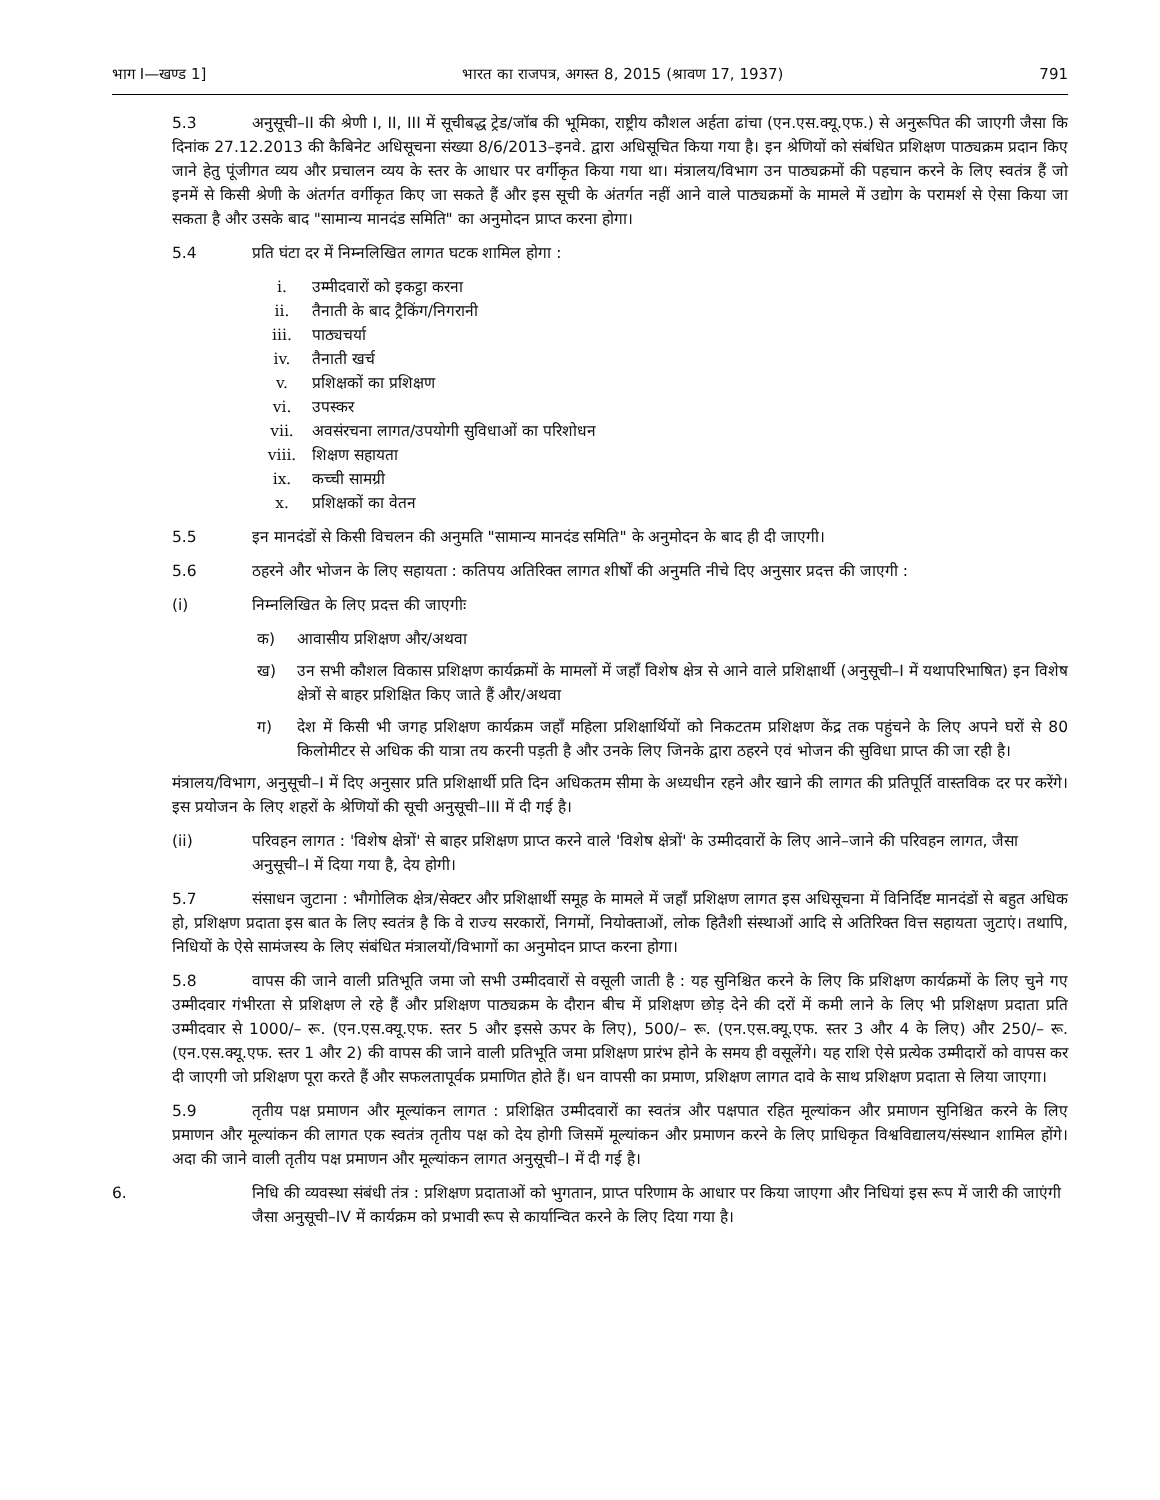भाग I—खण्ड 1] भारत का राजपत्र, अगस्त 8, 2015 (श्रावण 17, 1937) 791
5.3 अनुसूची–II की श्रेणी I, II, III में सूचीबद्ध ट्रेड/जॉब की भूमिका, राष्ट्रीय कौशल अर्हता ढांचा (एन.एस.क्यू.एफ.) से अनुरूपित की जाएगी जैसा कि दिनांक 27.12.2013 की कैबिनेट अधिसूचना संख्या 8/6/2013–इनवे. द्वारा अधिसूचित किया गया है। इन श्रेणियों को संबंधित प्रशिक्षण पाठ्यक्रम प्रदान किए जाने हेतु पूंजीगत व्यय और प्रचालन व्यय के स्तर के आधार पर वर्गीकृत किया गया था। मंत्रालय/विभाग उन पाठ्यक्रमों की पहचान करने के लिए स्वतंत्र हैं जो इनमें से किसी श्रेणी के अंतर्गत वर्गीकृत किए जा सकते हैं और इस सूची के अंतर्गत नहीं आने वाले पाठ्यक्रमों के मामले में उद्योग के परामर्श से ऐसा किया जा सकता है और उसके बाद "सामान्य मानदंड समिति" का अनुमोदन प्राप्त करना होगा।
5.4 प्रति घंटा दर में निम्नलिखित लागत घटक शामिल होगा :
i. उम्मीदवारों को इकट्ठा करना
ii. तैनाती के बाद ट्रैकिंग/निगरानी
iii. पाठ्यचर्या
iv. तैनाती खर्च
v. प्रशिक्षकों का प्रशिक्षण
vi. उपस्कर
vii. अवसंरचना लागत/उपयोगी सुविधाओं का परिशोधन
viii. शिक्षण सहायता
ix. कच्ची सामग्री
x. प्रशिक्षकों का वेतन
5.5 इन मानदंडों से किसी विचलन की अनुमति "सामान्य मानदंड समिति" के अनुमोदन के बाद ही दी जाएगी।
5.6 ठहरने और भोजन के लिए सहायता : कतिपय अतिरिक्त लागत शीर्षों की अनुमति नीचे दिए अनुसार प्रदत्त की जाएगी :
(i) निम्नलिखित के लिए प्रदत्त की जाएगीः
क) आवासीय प्रशिक्षण और/अथवा
ख) उन सभी कौशल विकास प्रशिक्षण कार्यक्रमों के मामलों में जहाँ विशेष क्षेत्र से आने वाले प्रशिक्षार्थी (अनुसूची–I में यथापरिभाषित) इन विशेष क्षेत्रों से बाहर प्रशिक्षित किए जाते हैं और/अथवा
ग) देश में किसी भी जगह प्रशिक्षण कार्यक्रम जहाँ महिला प्रशिक्षार्थियों को निकटतम प्रशिक्षण केंद्र तक पहुंचने के लिए अपने घरों से 80 किलोमीटर से अधिक की यात्रा तय करनी पड़ती है और उनके लिए जिनके द्वारा ठहरने एवं भोजन की सुविधा प्राप्त की जा रही है।
मंत्रालय/विभाग, अनुसूची–I में दिए अनुसार प्रति प्रशिक्षार्थी प्रति दिन अधिकतम सीमा के अध्यधीन रहने और खाने की लागत की प्रतिपूर्ति वास्तविक दर पर करेंगे। इस प्रयोजन के लिए शहरों के श्रेणियों की सूची अनुसूची–III में दी गई है।
(ii) परिवहन लागत : 'विशेष क्षेत्रों' से बाहर प्रशिक्षण प्राप्त करने वाले 'विशेष क्षेत्रों' के उम्मीदवारों के लिए आने–जाने की परिवहन लागत, जैसा अनुसूची–I में दिया गया है, देय होगी।
5.7 संसाधन जुटाना : भौगोलिक क्षेत्र/सेक्टर और प्रशिक्षार्थी समूह के मामले में जहाँ प्रशिक्षण लागत इस अधिसूचना में विनिर्दिष्ट मानदंडों से बहुत अधिक हो, प्रशिक्षण प्रदाता इस बात के लिए स्वतंत्र है कि वे राज्य सरकारों, निगमों, नियोक्ताओं, लोक हितैशी संस्थाओं आदि से अतिरिक्त वित्त सहायता जुटाएं। तथापि, निधियों के ऐसे सामंजस्य के लिए संबंधित मंत्रालयों/विभागों का अनुमोदन प्राप्त करना होगा।
5.8 वापस की जाने वाली प्रतिभूति जमा जो सभी उम्मीदवारों से वसूली जाती है : यह सुनिश्चित करने के लिए कि प्रशिक्षण कार्यक्रमों के लिए चुने गए उम्मीदवार गंभीरता से प्रशिक्षण ले रहे हैं और प्रशिक्षण पाठ्यक्रम के दौरान बीच में प्रशिक्षण छोड़ देने की दरों में कमी लाने के लिए भी प्रशिक्षण प्रदाता प्रति उम्मीदवार से 1000/– रू. (एन.एस.क्यू.एफ. स्तर 5 और इससे ऊपर के लिए), 500/– रू. (एन.एस.क्यू.एफ. स्तर 3 और 4 के लिए) और 250/– रू. (एन.एस.क्यू.एफ. स्तर 1 और 2) की वापस की जाने वाली प्रतिभूति जमा प्रशिक्षण प्रारंभ होने के समय ही वसूलेंगे। यह राशि ऐसे प्रत्येक उम्मीदारों को वापस कर दी जाएगी जो प्रशिक्षण पूरा करते हैं और सफलतापूर्वक प्रमाणित होते हैं। धन वापसी का प्रमाण, प्रशिक्षण लागत दावे के साथ प्रशिक्षण प्रदाता से लिया जाएगा।
5.9 तृतीय पक्ष प्रमाणन और मूल्यांकन लागत : प्रशिक्षित उम्मीदवारों का स्वतंत्र और पक्षपात रहित मूल्यांकन और प्रमाणन सुनिश्चित करने के लिए प्रमाणन और मूल्यांकन की लागत एक स्वतंत्र तृतीय पक्ष को देय होगी जिसमें मूल्यांकन और प्रमाणन करने के लिए प्राधिकृत विश्वविद्यालय/संस्थान शामिल होंगे। अदा की जाने वाली तृतीय पक्ष प्रमाणन और मूल्यांकन लागत अनुसूची–I में दी गई है।
6. निधि की व्यवस्था संबंधी तंत्र : प्रशिक्षण प्रदाताओं को भुगतान, प्राप्त परिणाम के आधार पर किया जाएगा और निधियां इस रूप में जारी की जाएंगी जैसा अनुसूची–IV में कार्यक्रम को प्रभावी रूप से कार्यान्वित करने के लिए दिया गया है।